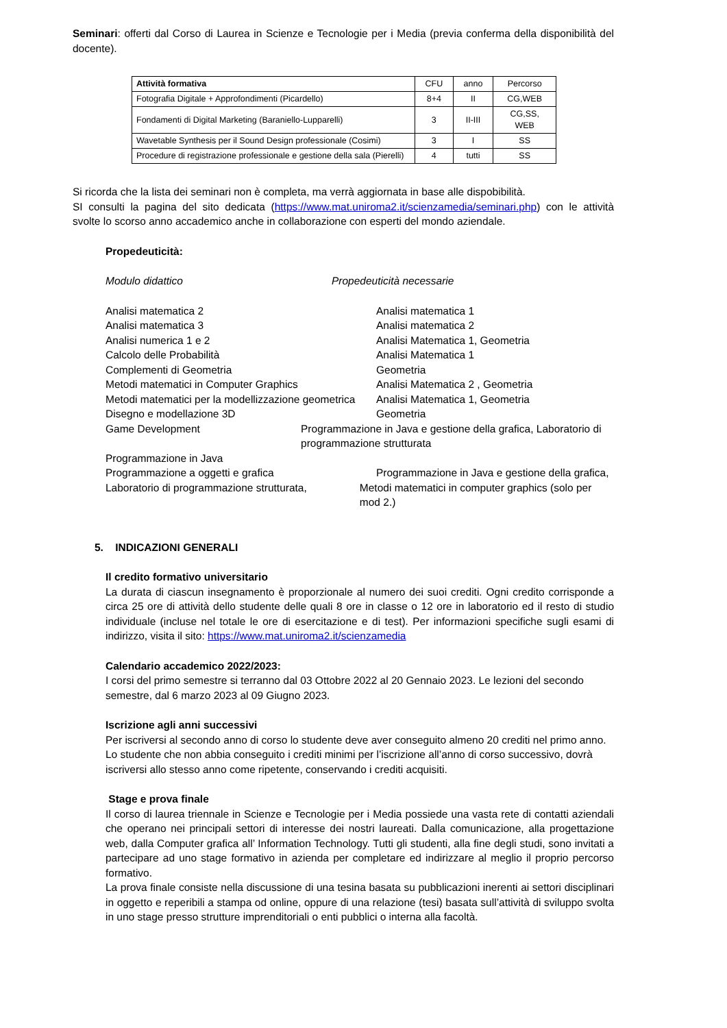Seminari: offerti dal Corso di Laurea in Scienze e Tecnologie per i Media (previa conferma della disponibilità del docente).
| Attività formativa | CFU | anno | Percorso |
| --- | --- | --- | --- |
| Fotografia Digitale + Approfondimenti (Picardello) | 8+4 | II | CG,WEB |
| Fondamenti di Digital Marketing (Baraniello-Lupparelli) | 3 | II-III | CG,SS, WEB |
| Wavetable Synthesis per il Sound Design professionale (Cosimi) | 3 | I | SS |
| Procedure di registrazione professionale e gestione della sala (Pierelli) | 4 | tutti | SS |
Si ricorda che la lista dei seminari non è completa, ma verrà aggiornata in base alle dispobibilità.
SI consulti la pagina del sito dedicata (https://www.mat.uniroma2.it/scienzamedia/seminari.php) con le attività svolte lo scorso anno accademico anche in collaborazione con esperti del mondo aziendale.
Propedeuticità:
Modulo didattico Propedeuticità necessarie
Analisi matematica 2 Analisi matematica 1
Analisi matematica 3 Analisi matematica 2
Analisi numerica 1 e 2 Analisi Matematica 1, Geometria
Calcolo delle Probabilità Analisi Matematica 1
Complementi di Geometria Geometria
Metodi matematici in Computer Graphics Analisi Matematica 2 , Geometria
Metodi matematici per la modellizzazione geometrica Analisi Matematica 1, Geometria
Disegno e modellazione 3D Geometria
Game Development Programmazione in Java e gestione della grafica, Laboratorio di programmazione strutturata
Programmazione in Java
Programmazione a oggetti e grafica Programmazione in Java e gestione della grafica,
Laboratorio di programmazione strutturata, Metodi matematici in computer graphics (solo per mod 2.)
5. INDICAZIONI GENERALI
Il credito formativo universitario
La durata di ciascun insegnamento è proporzionale al numero dei suoi crediti. Ogni credito corrisponde a circa 25 ore di attività dello studente delle quali 8 ore in classe o 12 ore in laboratorio ed il resto di studio individuale (incluse nel totale le ore di esercitazione e di test). Per informazioni specifiche sugli esami di indirizzo, visita il sito: https://www.mat.uniroma2.it/scienzamedia
Calendario accademico 2022/2023:
I corsi del primo semestre si terranno dal 03 Ottobre 2022 al 20 Gennaio 2023. Le lezioni del secondo semestre, dal 6 marzo 2023 al 09 Giugno 2023.
Iscrizione agli anni successivi
Per iscriversi al secondo anno di corso lo studente deve aver conseguito almeno 20 crediti nel primo anno. Lo studente che non abbia conseguito i crediti minimi per l’iscrizione all’anno di corso successivo, dovrà iscriversi allo stesso anno come ripetente, conservando i crediti acquisiti.
Stage e prova finale
Il corso di laurea triennale in Scienze e Tecnologie per i Media possiede una vasta rete di contatti aziendali che operano nei principali settori di interesse dei nostri laureati. Dalla comunicazione, alla progettazione web, dalla Computer grafica all’ Information Technology. Tutti gli studenti, alla fine degli studi, sono invitati a partecipare ad uno stage formativo in azienda per completare ed indirizzare al meglio il proprio percorso formativo.
La prova finale consiste nella discussione di una tesina basata su pubblicazioni inerenti ai settori disciplinari in oggetto e reperibili a stampa od online, oppure di una relazione (tesi) basata sull’attività di sviluppo svolta in uno stage presso strutture imprenditoriali o enti pubblici o interna alla facoltà.